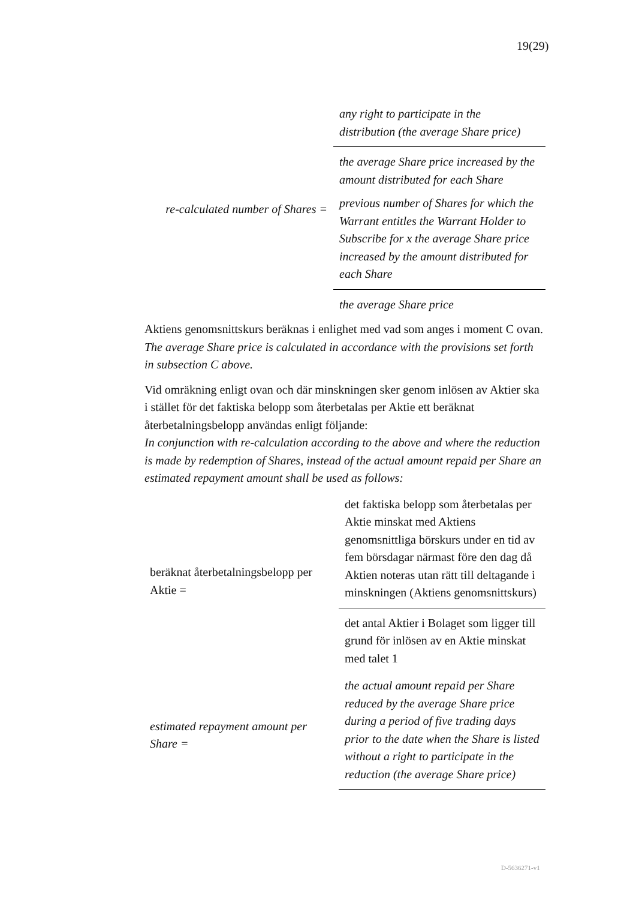19(29)
re-calculated number of Shares =
any right to participate in the distribution (the average Share price)
the average Share price increased by the amount distributed for each Share
previous number of Shares for which the Warrant entitles the Warrant Holder to Subscribe for x the average Share price increased by the amount distributed for each Share
the average Share price
Aktiens genomsnittskurs beräknas i enlighet med vad som anges i moment C ovan.
The average Share price is calculated in accordance with the provisions set forth in subsection C above.
Vid omräkning enligt ovan och där minskningen sker genom inlösen av Aktier ska i stället för det faktiska belopp som återbetalas per Aktie ett beräknat återbetalningsbelopp användas enligt följande:
In conjunction with re-calculation according to the above and where the reduction is made by redemption of Shares, instead of the actual amount repaid per Share an estimated repayment amount shall be used as follows:
beräknat återbetalningsbelopp per Aktie =
det faktiska belopp som återbetalas per Aktie minskat med Aktiens genomsnittliga börskurs under en tid av fem börsdagar närmast före den dag då Aktien noteras utan rätt till deltagande i minskningen (Aktiens genomsnittskurs)
det antal Aktier i Bolaget som ligger till grund för inlösen av en Aktie minskat med talet 1
estimated repayment amount per Share =
the actual amount repaid per Share reduced by the average Share price during a period of five trading days prior to the date when the Share is listed without a right to participate in the reduction (the average Share price)
D-5636271-v1